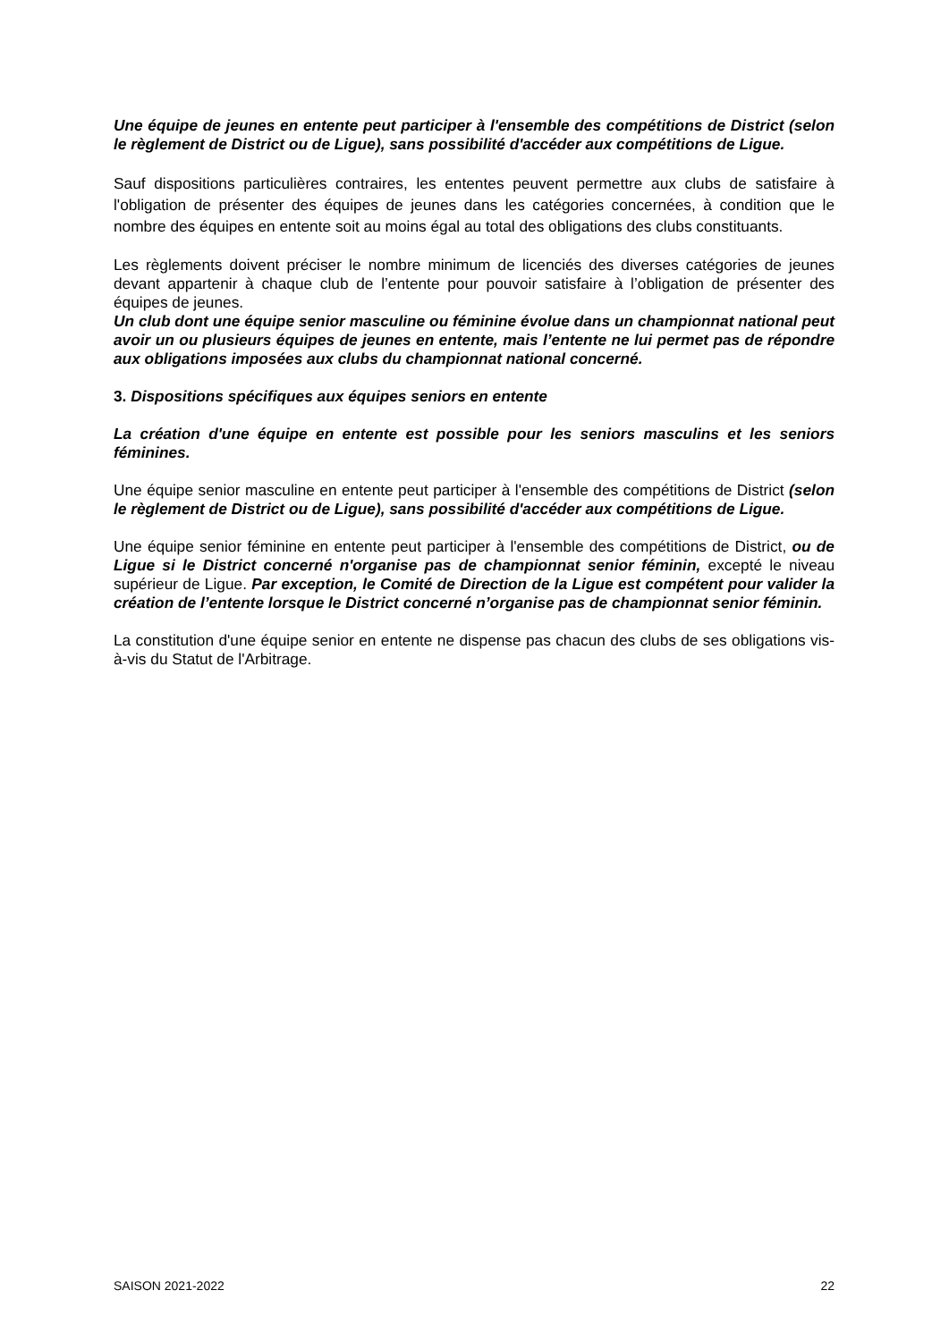Une équipe de jeunes en entente peut participer à l'ensemble des compétitions de District (selon le règlement de District ou de Ligue), sans possibilité d'accéder aux compétitions de Ligue.
Sauf dispositions particulières contraires, les ententes peuvent permettre aux clubs de satisfaire à l'obligation de présenter des équipes de jeunes dans les catégories concernées, à condition que le nombre des équipes en entente soit au moins égal au total des obligations des clubs constituants.
Les règlements doivent préciser le nombre minimum de licenciés des diverses catégories de jeunes devant appartenir à chaque club de l’entente pour pouvoir satisfaire à l’obligation de présenter des équipes de jeunes.
Un club dont une équipe senior masculine ou féminine évolue dans un championnat national peut avoir un ou plusieurs équipes de jeunes en entente, mais l’entente ne lui permet pas de répondre aux obligations imposées aux clubs du championnat national concerné.
3. Dispositions spécifiques aux équipes seniors en entente
La création d'une équipe en entente est possible pour les seniors masculins et les seniors féminines.
Une équipe senior masculine en entente peut participer à l'ensemble des compétitions de District (selon le règlement de District ou de Ligue), sans possibilité d'accéder aux compétitions de Ligue.
Une équipe senior féminine en entente peut participer à l'ensemble des compétitions de District, ou de Ligue si le District concerné n'organise pas de championnat senior féminin, excepté le niveau supérieur de Ligue. Par exception, le Comité de Direction de la Ligue est compétent pour valider la création de l’entente lorsque le District concerné n’organise pas de championnat senior féminin.
La constitution d'une équipe senior en entente ne dispense pas chacun des clubs de ses obligations vis-à-vis du Statut de l'Arbitrage.
SAISON 2021-2022 22